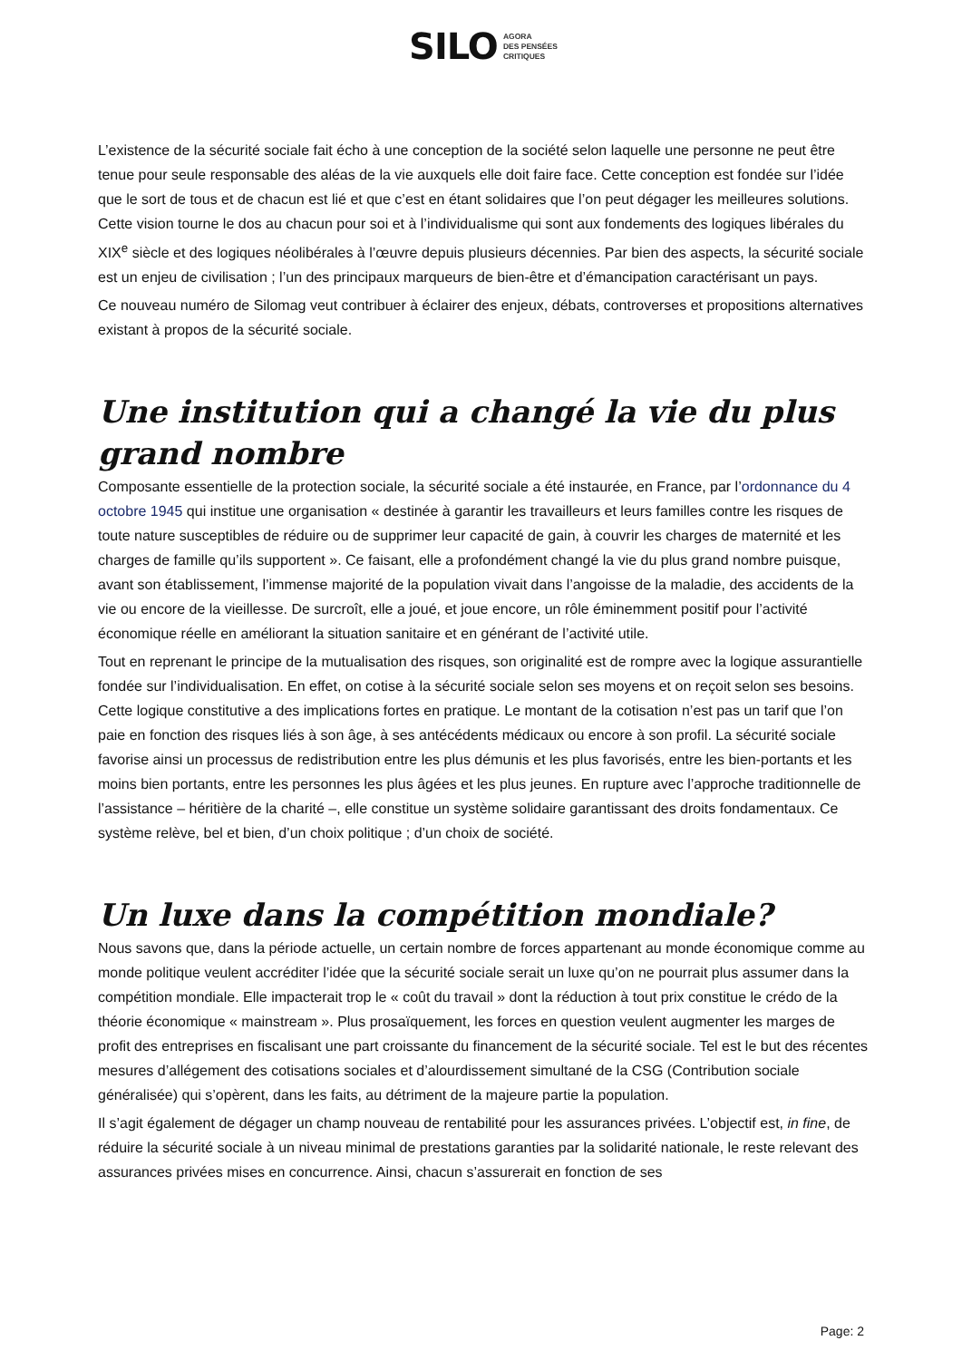SILO AGORA
DES PENSÉES
CRITIQUES
L’existence de la sécurité sociale fait écho à une conception de la société selon laquelle une personne ne peut être tenue pour seule responsable des aléas de la vie auxquels elle doit faire face. Cette conception est fondée sur l’idée que le sort de tous et de chacun est lié et que c’est en étant solidaires que l’on peut dégager les meilleures solutions. Cette vision tourne le dos au chacun pour soi et à l’individualisme qui sont aux fondements des logiques libérales du XIX<sup>e</sup> siècle et des logiques néolibérales à l’œuvre depuis plusieurs décennies. Par bien des aspects, la sécurité sociale est un enjeu de civilisation ; l’un des principaux marqueurs de bien-être et d’émancipation caractérisant un pays.
Ce nouveau numéro de Silomag veut contribuer à éclairer des enjeux, débats, controverses et propositions alternatives existant à propos de la sécurité sociale.
Une institution qui a changé la vie du plus grand nombre
Composante essentielle de la protection sociale, la sécurité sociale a été instaurée, en France, par l’ordonnance du 4 octobre 1945 qui institue une organisation « destinée à garantir les travailleurs et leurs familles contre les risques de toute nature susceptibles de réduire ou de supprimer leur capacité de gain, à couvrir les charges de maternité et les charges de famille qu’ils supportent ». Ce faisant, elle a profondément changé la vie du plus grand nombre puisque, avant son établissement, l’immense majorité de la population vivait dans l’angoisse de la maladie, des accidents de la vie ou encore de la vieillesse. De surcroît, elle a joué, et joue encore, un rôle éminemment positif pour l’activité économique réelle en améliorant la situation sanitaire et en générant de l’activité utile.
Tout en reprenant le principe de la mutualisation des risques, son originalité est de rompre avec la logique assurantielle fondée sur l’individualisation. En effet, on cotise à la sécurité sociale selon ses moyens et on reçoit selon ses besoins. Cette logique constitutive a des implications fortes en pratique. Le montant de la cotisation n’est pas un tarif que l’on paie en fonction des risques liés à son âge, à ses antécédents médicaux ou encore à son profil. La sécurité sociale favorise ainsi un processus de redistribution entre les plus démunis et les plus favorisés, entre les bien-portants et les moins bien portants, entre les personnes les plus âgées et les plus jeunes. En rupture avec l’approche traditionnelle de l’assistance – héritière de la charité –, elle constitue un système solidaire garantissant des droits fondamentaux. Ce système relève, bel et bien, d’un choix politique ; d’un choix de société.
Un luxe dans la compétition mondiale?
Nous savons que, dans la période actuelle, un certain nombre de forces appartenant au monde économique comme au monde politique veulent accréditer l’idée que la sécurité sociale serait un luxe qu’on ne pourrait plus assumer dans la compétition mondiale. Elle impacterait trop le « coût du travail » dont la réduction à tout prix constitue le crédo de la théorie économique « mainstream ». Plus prosaïquement, les forces en question veulent augmenter les marges de profit des entreprises en fiscalisant une part croissante du financement de la sécurité sociale. Tel est le but des récentes mesures d’allégement des cotisations sociales et d’alourdissement simultané de la CSG (Contribution sociale généralisée) qui s’opèrent, dans les faits, au détriment de la majeure partie la population.
Il s’agit également de dégager un champ nouveau de rentabilité pour les assurances privées. L’objectif est, in fine, de réduire la sécurité sociale à un niveau minimal de prestations garanties par la solidarité nationale, le reste relevant des assurances privées mises en concurrence. Ainsi, chacun s’assurerait en fonction de ses
Page: 2